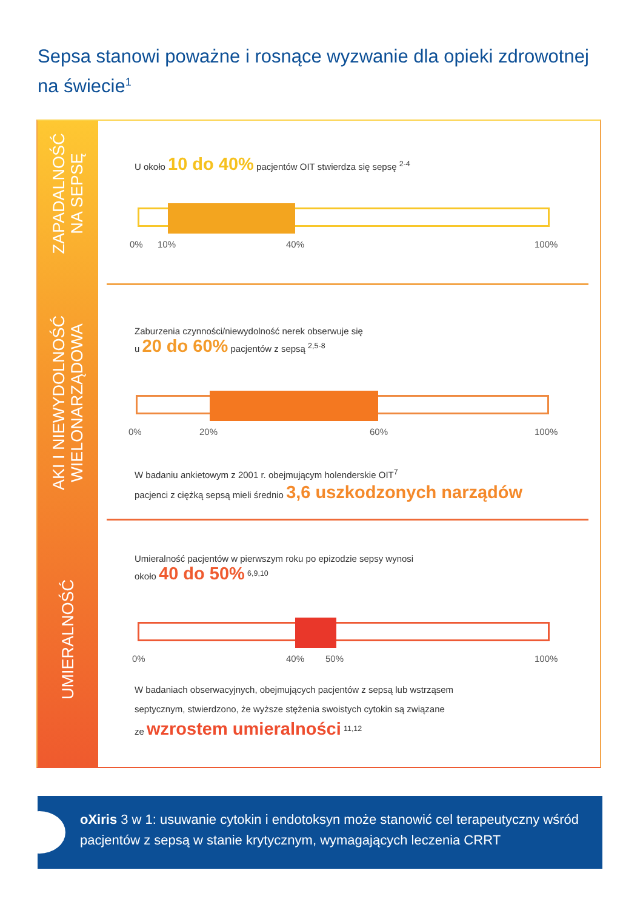Sepsa stanowi poważne i rosnące wyzwanie dla opieki zdrowotnej na świecie<sup>1</sup>
ZAPADALNOŚĆ
NA SEPSĘ
AKI I NIEWYDOLNOŚĆ
WIELONARZĄDOWA
UMIERALNOŚĆ
U około 10 do 40% pacjentów OIT stwierdza się sepsę <sup>2-4</sup>
0% 10% 40% 100%
Zaburzenia czynności/niewydolność nerek obserwuje się
u 20 do 60% pacjentów z sepsą <sup>2,5-8</sup>
0% 20% 60% 100%
W badaniu ankietowym z 2001 r. obejmującym holenderskie OIT<sup>7</sup>
pacjenci z ciężką sepsą mieli średnio 3,6 uszkodzonych narządów
Umieralność pacjentów w pierwszym roku po epizodzie sepsy wynosi
około 40 do 50% <sup>6,9,10</sup>
0% 40% 50% 100%
W badaniach obserwacyjnych, obejmujących pacjentów z sepsą lub wstrząsem
septycznym, stwierdzono, że wyższe stężenia swoistych cytokin są związane
ze wzrostem umieralności <sup>11,12</sup>
oXiris 3 w 1: usuwanie cytokin i endotoksyn może stanowić cel terapeutyczny wśród pacjentów z sepsą w stanie krytycznym, wymagających leczenia CRRT